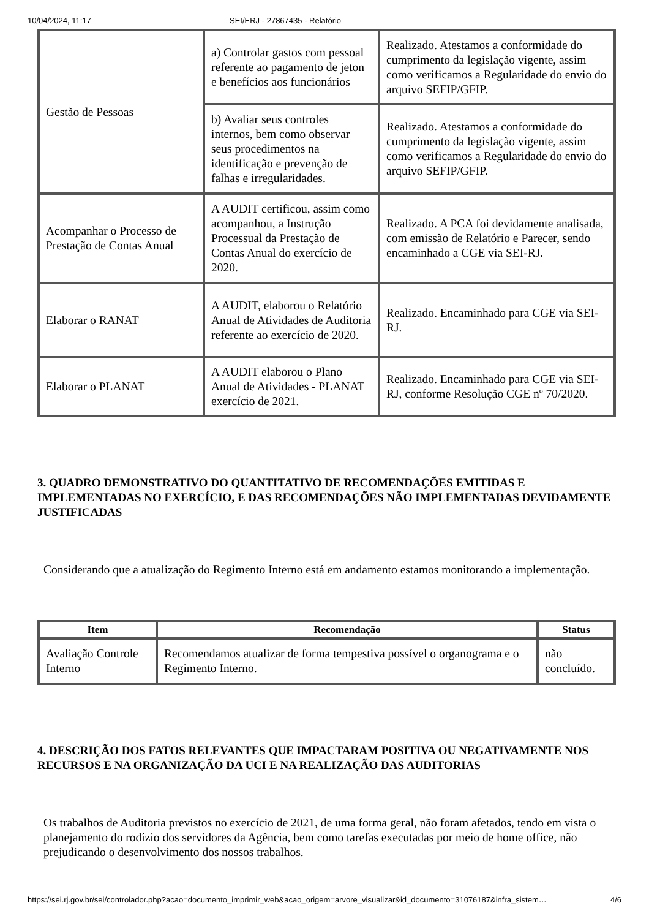10/04/2024, 11:17 SEI/ERJ - 27867435 - Relatório
| Gestão de Pessoas | a) Controlar gastos com pessoal referente ao pagamento de jeton e benefícios aos funcionários | Realizado. Atestamos a conformidade do cumprimento da legislação vigente, assim como verificamos a Regularidade do envio do arquivo SEFIP/GFIP. |
| | b) Avaliar seus controles internos, bem como observar seus procedimentos na identificação e prevenção de falhas e irregularidades. | Realizado. Atestamos a conformidade do cumprimento da legislação vigente, assim como verificamos a Regularidade do envio do arquivo SEFIP/GFIP. |
| Acompanhar o Processo de Prestação de Contas Anual | A AUDIT certificou, assim como acompanhou, a Instrução Processual da Prestação de Contas Anual do exercício de 2020. | Realizado. A PCA foi devidamente analisada, com emissão de Relatório e Parecer, sendo encaminhado a CGE via SEI-RJ. |
| Elaborar o RANAT | A AUDIT, elaborou o Relatório Anual de Atividades de Auditoria referente ao exercício de 2020. | Realizado. Encaminhado para CGE via SEI-RJ. |
| Elaborar o PLANAT | A AUDIT elaborou o Plano Anual de Atividades - PLANAT exercício de 2021. | Realizado. Encaminhado para CGE via SEI-RJ, conforme Resolução CGE nº 70/2020. |
3. QUADRO DEMONSTRATIVO DO QUANTITATIVO DE RECOMENDAÇÕES EMITIDAS E IMPLEMENTADAS NO EXERCÍCIO, E DAS RECOMENDAÇÕES NÃO IMPLEMENTADAS DEVIDAMENTE JUSTIFICADAS
Considerando que a atualização do Regimento Interno está em andamento estamos monitorando a implementação.
| Item | Recomendação | Status |
| --- | --- | --- |
| Avaliação Controle Interno | Recomendamos atualizar de forma tempestiva possível o organograma e o Regimento Interno. | não concluído. |
4. DESCRIÇÃO DOS FATOS RELEVANTES QUE IMPACTARAM POSITIVA OU NEGATIVAMENTE NOS RECURSOS E NA ORGANIZAÇÃO DA UCI E NA REALIZAÇÃO DAS AUDITORIAS
Os trabalhos de Auditoria previstos no exercício de 2021, de uma forma geral, não foram afetados, tendo em vista o planejamento do rodízio dos servidores da Agência, bem como tarefas executadas por meio de home office, não prejudicando o desenvolvimento dos nossos trabalhos.
https://sei.rj.gov.br/sei/controlador.php?acao=documento_imprimir_web&acao_origem=arvore_visualizar&id_documento=31076187&infra_sistem… 4/6